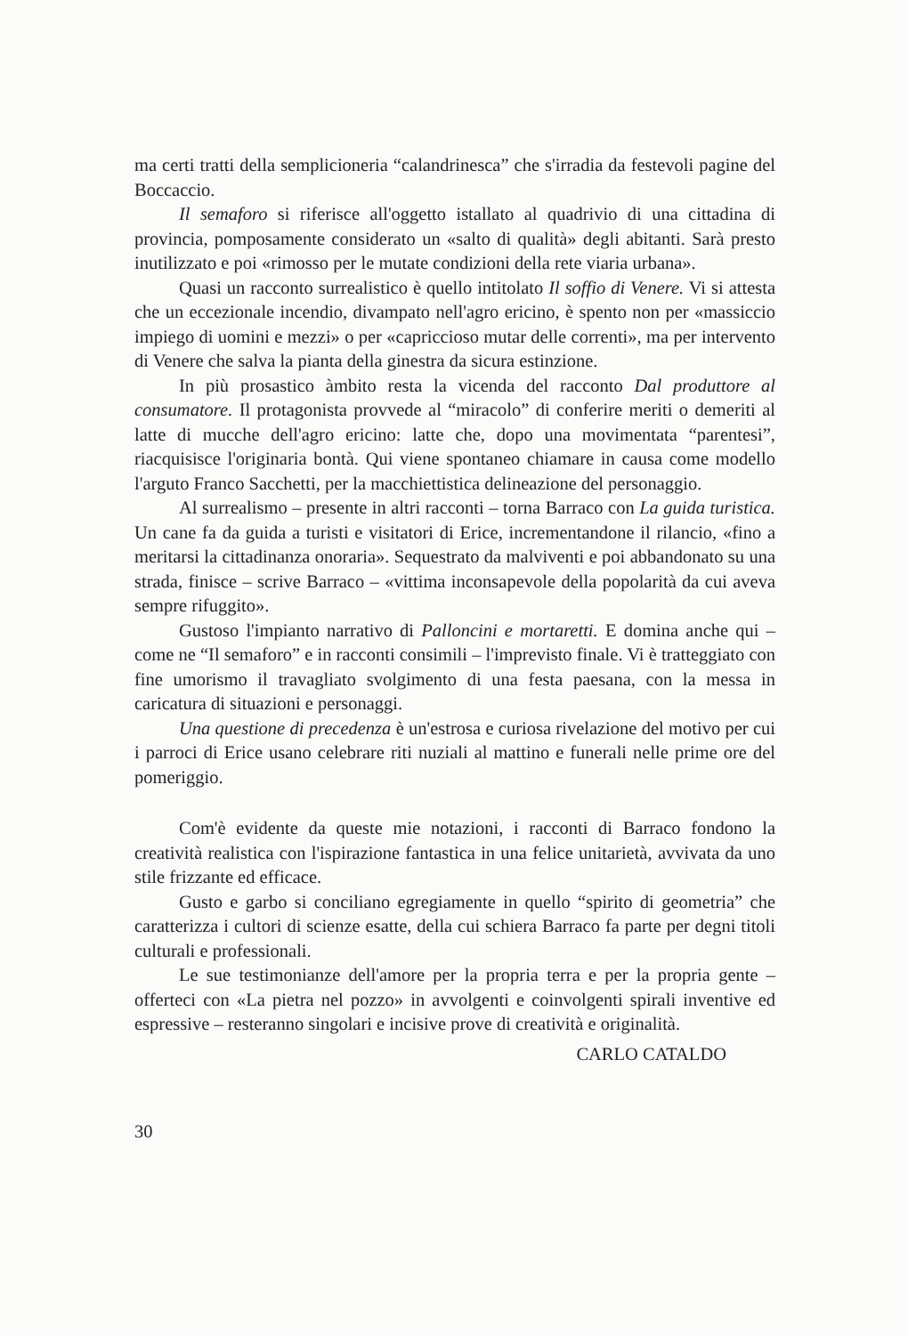ma certi tratti della semplicioneria “calandrinesca” che s'irradia da festevoli pagine del Boccaccio.
Il semaforo si riferisce all'oggetto istallato al quadrivio di una cittadina di provincia, pomposamente considerato un «salto di qualità» degli abitanti. Sarà presto inutilizzato e poi «rimosso per le mutate condizioni della rete viaria urbana».
Quasi un racconto surrealistico è quello intitolato Il soffio di Venere. Vi si attesta che un eccezionale incendio, divampato nell'agro ericino, è spento non per «massiccio impiego di uomini e mezzi» o per «capriccioso mutar delle correnti», ma per intervento di Venere che salva la pianta della ginestra da sicura estinzione.
In più prosastico àmbito resta la vicenda del racconto Dal produttore al consumatore. Il protagonista provvede al “miracolo” di conferire meriti o demeriti al latte di mucche dell'agro ericino: latte che, dopo una movimentata “parentesi”, riacquisisce l'originaria bontà. Qui viene spontaneo chiamare in causa come modello l'arguto Franco Sacchetti, per la macchiettistica delineazione del personaggio.
Al surrealismo – presente in altri racconti – torna Barraco con La guida turistica. Un cane fa da guida a turisti e visitatori di Erice, incrementandone il rilancio, «fino a meritarsi la cittadinanza onoraria». Sequestrato da malviventi e poi abbandonato su una strada, finisce – scrive Barraco – «vittima inconsapevole della popolarità da cui aveva sempre rifuggito».
Gustoso l'impianto narrativo di Palloncini e mortaretti. E domina anche qui – come ne “Il semaforo” e in racconti consimili – l'imprevisto finale. Vi è tratteggiato con fine umorismo il travagliato svolgimento di una festa paesana, con la messa in caricatura di situazioni e personaggi.
Una questione di precedenza è un'estrosa e curiosa rivelazione del motivo per cui i parroci di Erice usano celebrare riti nuziali al mattino e funerali nelle prime ore del pomeriggio.
Com'è evidente da queste mie notazioni, i racconti di Barraco fondono la creatività realistica con l'ispirazione fantastica in una felice unitarietà, avvivata da uno stile frizzante ed efficace.
Gusto e garbo si conciliano egregiamente in quello “spirito di geometria” che caratterizza i cultori di scienze esatte, della cui schiera Barraco fa parte per degni titoli culturali e professionali.
Le sue testimonianze dell'amore per la propria terra e per la propria gente – offerteci con «La pietra nel pozzo» in avvolgenti e coinvolgenti spirali inventive ed espressive – resteranno singolari e incisive prove di creatività e originalità.
CARLO CATALDO
30